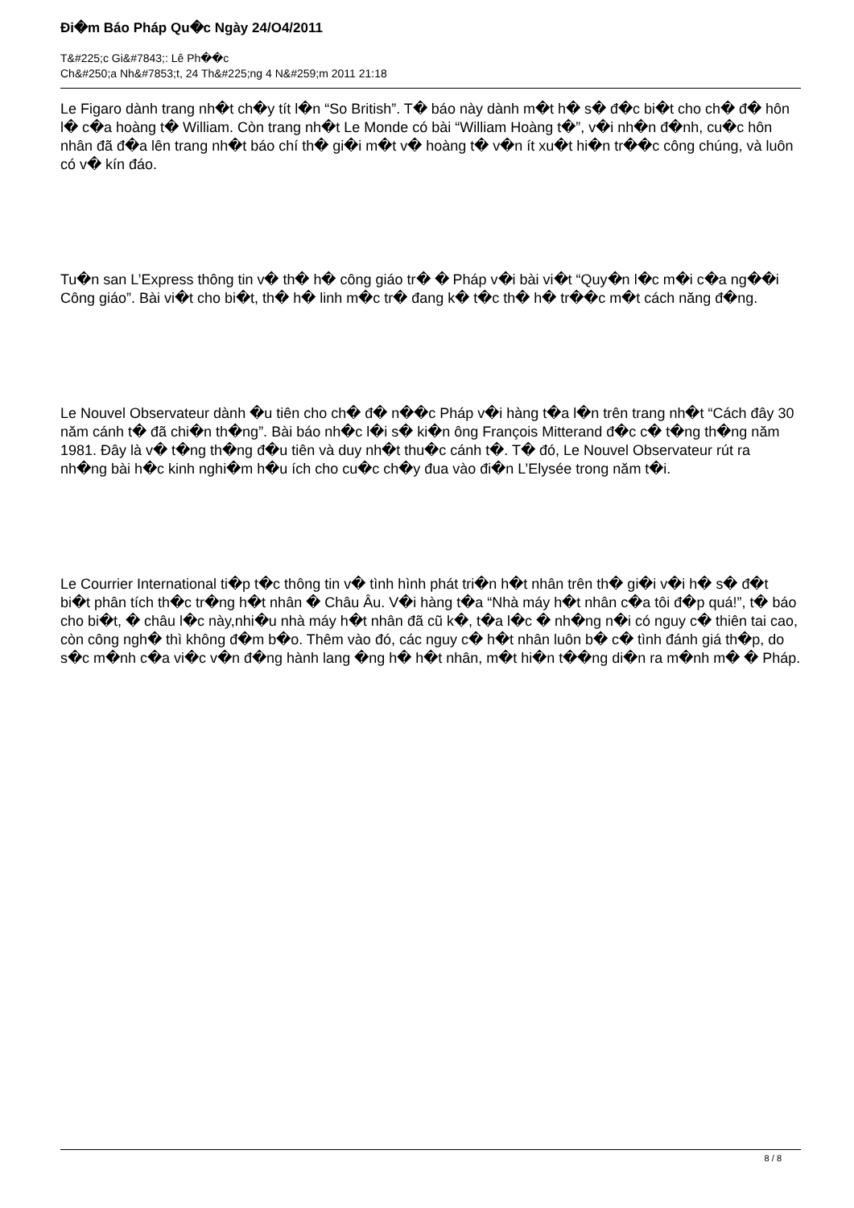Đi�m Báo Pháp Qu�c Ngày 24/O4/2011
T&#225;c Gi&#7843;: Lê Ph��c
Ch&#250;a Nh&#7853;t, 24 Th&#225;ng 4 N&#259;m 2011 21:18
Le Figaro dành trang nh�t ch�y tít l�n “So British”. T� báo này dành m�t h� s� đ�c bi�t cho ch� đ� hôn l� c�a hoàng t� William. Còn trang nh�t Le Monde có bài “William Hoàng t�”, v�i nh�n đ�nh, cu�c hôn nhân đã đ�a lên trang nh�t báo chí th� gi�i m�t v� hoàng t� v�n ít xu�t hi�n tr��c công chúng, và luôn có v� kín đáo.
Tu�n san L’Express thông tin v� th� h� công giáo tr� � Pháp v�i bài vi�t “Quy�n l�c m�i c�a ng��i Công giáo”. Bài vi�t cho bi�t, th� h� linh m�c tr� đang k� t�c th� h� tr��c m�t cách năng đ�ng.
Le Nouvel Observateur dành �u tiên cho ch� đ� n��c Pháp v�i hàng t�a l�n trên trang nh�t “Cách đây 30 năm cánh t� đã chi�n th�ng”. Bài báo nh�c l�i s� ki�n ông François Mitterand đ�c c� t�ng th�ng năm 1981. Đây là v� t�ng th�ng đ�u tiên và duy nh�t thu�c cánh t�. T� đó, Le Nouvel Observateur rút ra nh�ng bài h�c kinh nghi�m h�u ích cho cu�c ch�y đua vào đi�n L’Elysée trong năm t�i.
Le Courrier International ti�p t�c thông tin v� tình hình phát tri�n h�t nhân trên th� gi�i v�i h� s� đ�t bi�t phân tích th�c tr�ng h�t nhân � Châu Âu. V�i hàng t�a “Nhà máy h�t nhân c�a tôi đ�p quá!”, t� báo cho bi�t, � châu l�c này,nhi�u nhà máy h�t nhân đã cũ k�, t�a l�c � nh�ng n�i có nguy c� thiên tai cao, còn công ngh� thì không đ�m b�o. Thêm vào đó, các nguy c� h�t nhân luôn b� c� tình đánh giá th�p, do s�c m�nh c�a vi�c v�n đ�ng hành lang �ng h� h�t nhân, m�t hi�n t��ng di�n ra m�nh m� � Pháp.
8 / 8